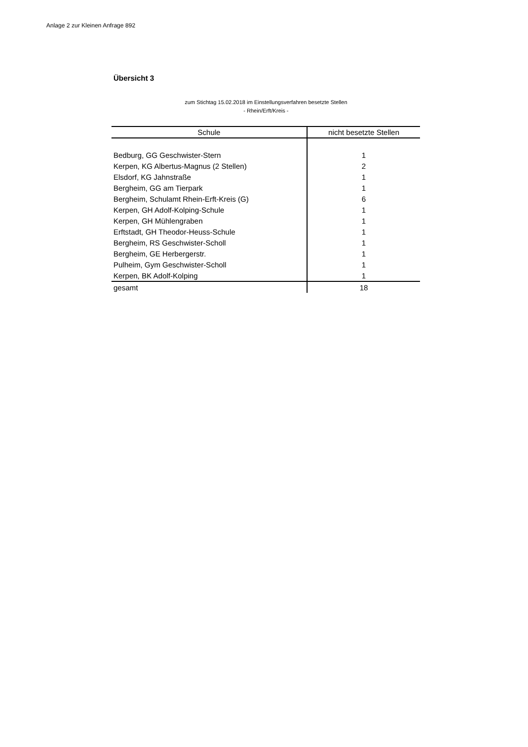Anlage 2 zur Kleinen Anfrage 892
Übersicht 3
zum Stichtag 15.02.2018 im Einstellungsverfahren besetzte Stellen
- Rhein/Erft/Kreis -
| Schule | nicht besetzte Stellen |
| --- | --- |
| Bedburg, GG Geschwister-Stern | 1 |
| Kerpen, KG Albertus-Magnus (2 Stellen) | 2 |
| Elsdorf, KG Jahnstraße | 1 |
| Bergheim, GG am Tierpark | 1 |
| Bergheim, Schulamt Rhein-Erft-Kreis (G) | 6 |
| Kerpen, GH Adolf-Kolping-Schule | 1 |
| Kerpen, GH Mühlengraben | 1 |
| Erftstadt, GH Theodor-Heuss-Schule | 1 |
| Bergheim, RS Geschwister-Scholl | 1 |
| Bergheim, GE Herbergerstr. | 1 |
| Pulheim, Gym Geschwister-Scholl | 1 |
| Kerpen, BK Adolf-Kolping | 1 |
| gesamt | 18 |